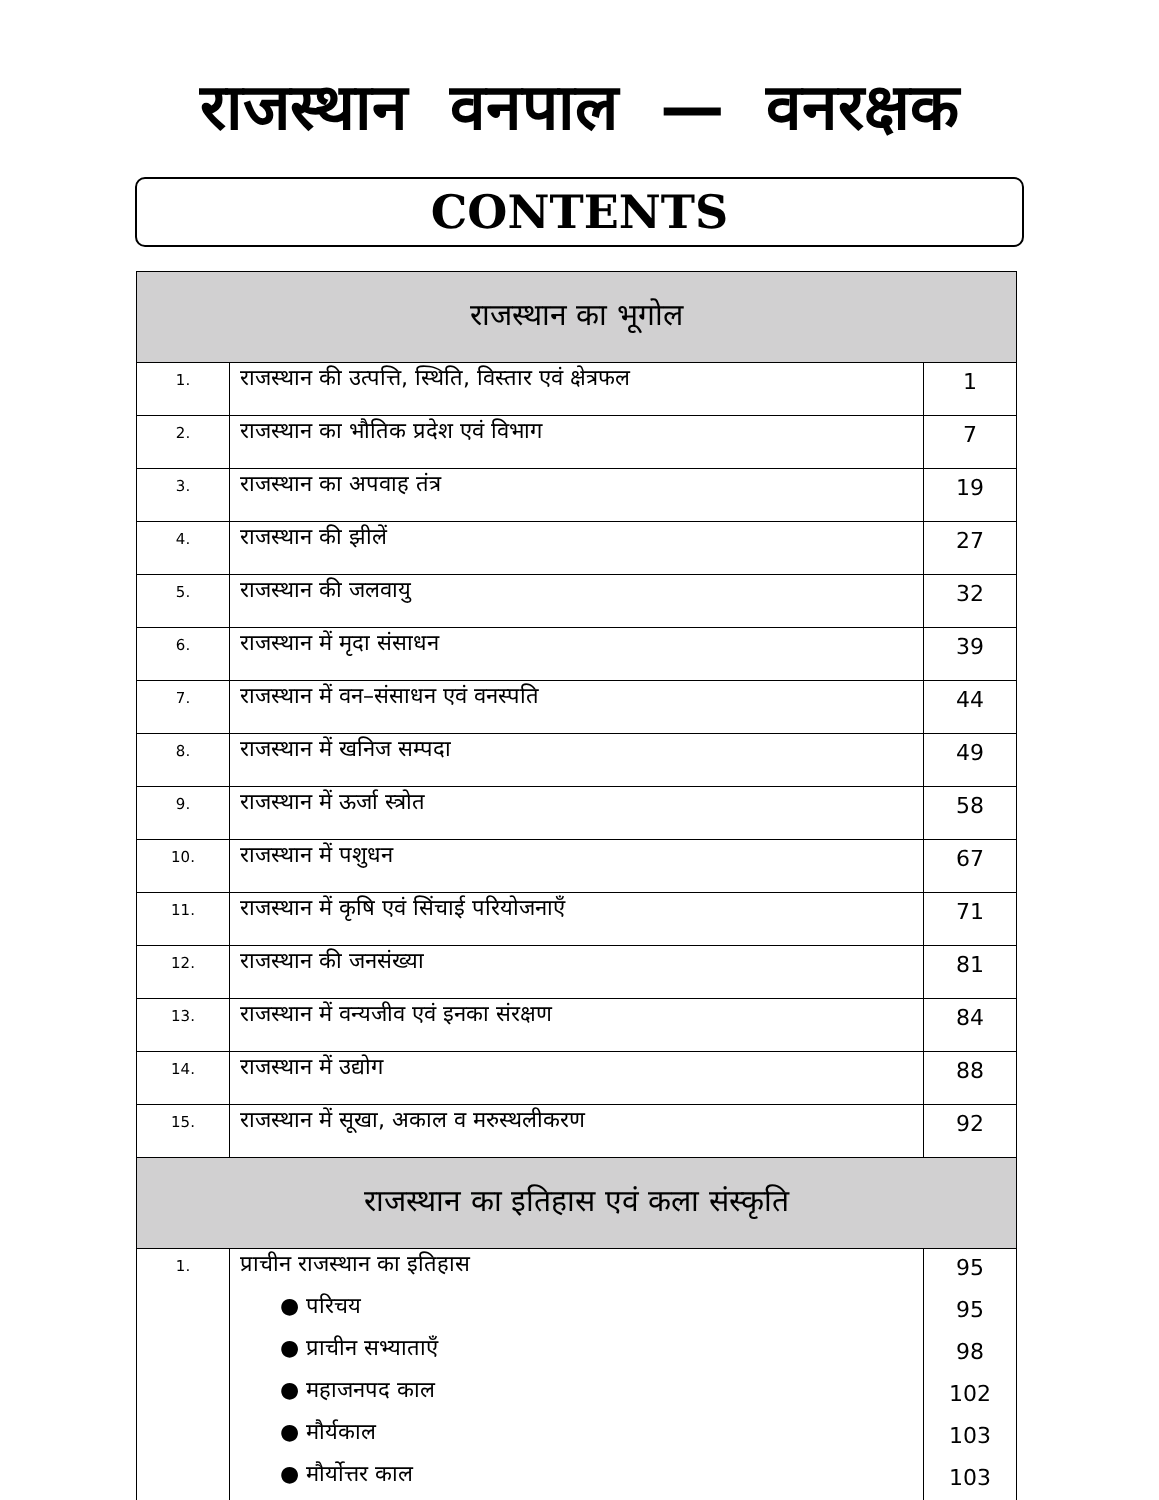राजस्थान वनपाल — वनरक्षक
CONTENTS
| राजस्थान का भूगोल | | |
| --- | --- | --- |
| 1. | राजस्थान की उत्पत्ति, स्थिति, विस्तार एवं क्षेत्रफल | 1 |
| 2. | राजस्थान का भौतिक प्रदेश एवं विभाग | 7 |
| 3. | राजस्थान का अपवाह तंत्र | 19 |
| 4. | राजस्थान की झीलें | 27 |
| 5. | राजस्थान की जलवायु | 32 |
| 6. | राजस्थान में मृदा संसाधन | 39 |
| 7. | राजस्थान में वन–संसाधन एवं वनस्पति | 44 |
| 8. | राजस्थान में खनिज सम्पदा | 49 |
| 9. | राजस्थान में ऊर्जा स्त्रोत | 58 |
| 10. | राजस्थान में पशुधन | 67 |
| 11. | राजस्थान में कृषि एवं सिंचाई परियोजनाएँ | 71 |
| 12. | राजस्थान की जनसंख्या | 81 |
| 13. | राजस्थान में वन्यजीव एवं इनका संरक्षण | 84 |
| 14. | राजस्थान में उद्योग | 88 |
| 15. | राजस्थान में सूखा, अकाल व मरुस्थलीकरण | 92 |
| राजस्थान का इतिहास एवं कला संस्कृति | | |
| 1. | प्राचीन राजस्थान का इतिहास ● परिचय ● प्राचीन सभ्याताएँ ● महाजनपद काल ● मौर्यकाल ● मौर्योत्तर काल | 95 95 98 102 103 103 |